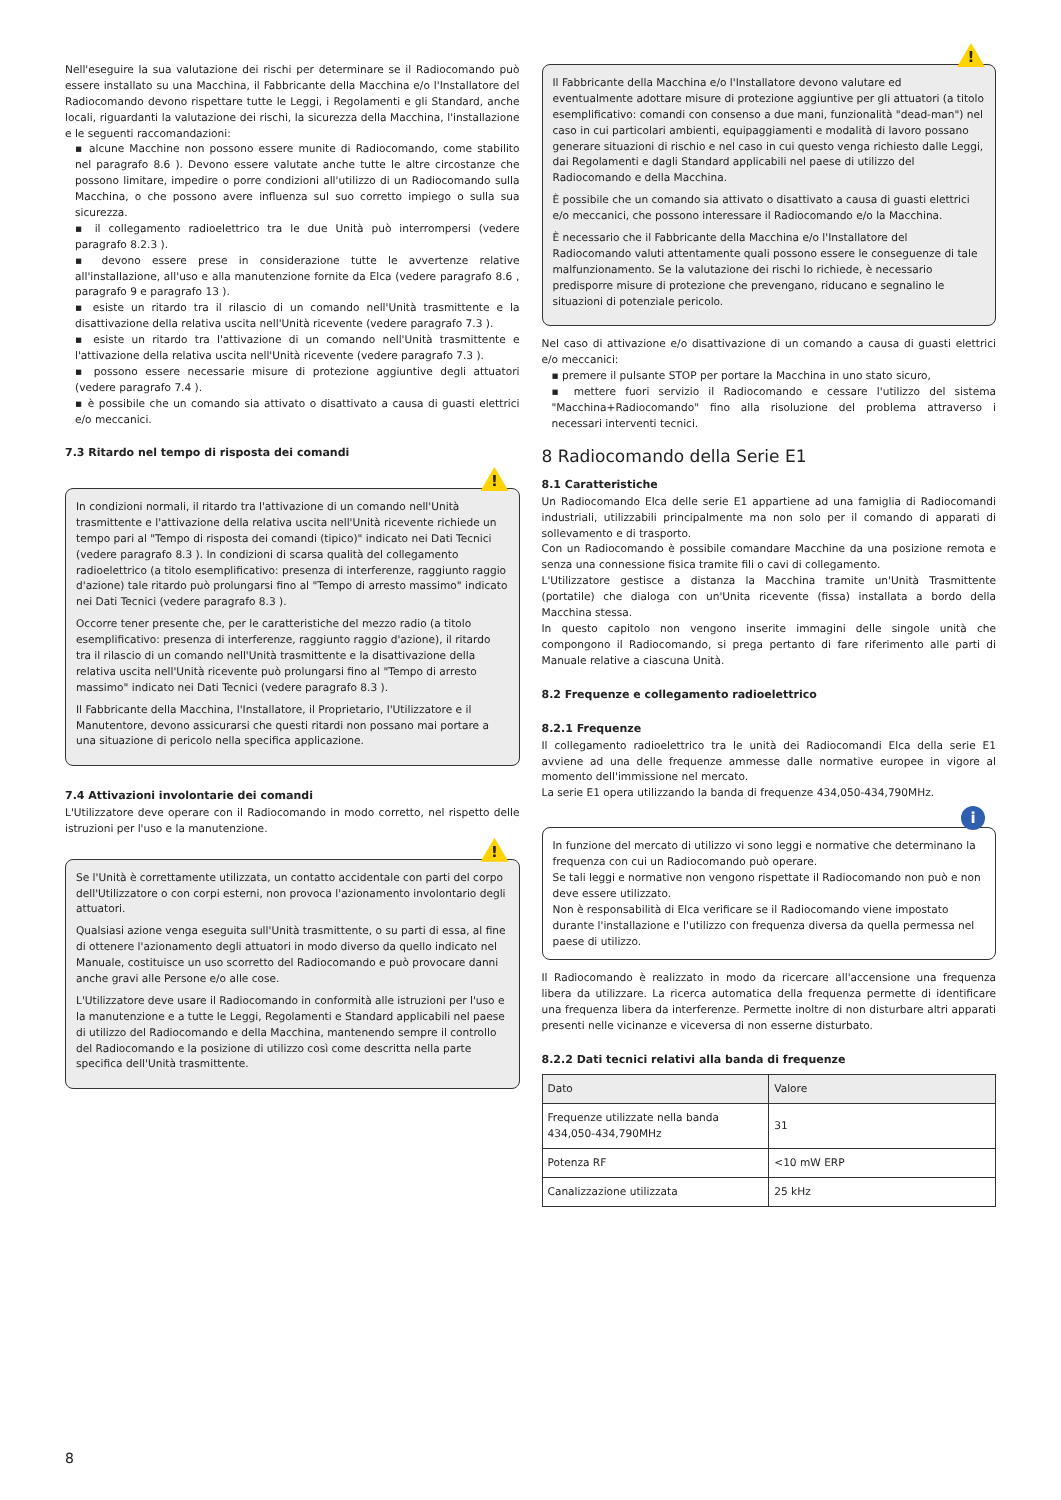Nell'eseguire la sua valutazione dei rischi per determinare se il Radiocomando può essere installato su una Macchina, il Fabbricante della Macchina e/o l'Installatore del Radiocomando devono rispettare tutte le Leggi, i Regolamenti e gli Standard, anche locali, riguardanti la valutazione dei rischi, la sicurezza della Macchina, l'installazione e le seguenti raccomandazioni:
▪ alcune Macchine non possono essere munite di Radiocomando, come stabilito nel paragrafo 8.6 ). Devono essere valutate anche tutte le altre circostanze che possono limitare, impedire o porre condizioni all'utilizzo di un Radiocomando sulla Macchina, o che possono avere influenza sul suo corretto impiego o sulla sua sicurezza.
▪ il collegamento radioelettrico tra le due Unità può interrompersi (vedere paragrafo 8.2.3 ).
▪ devono essere prese in considerazione tutte le avvertenze relative all'installazione, all'uso e alla manutenzione fornite da Elca (vedere paragrafo 8.6 , paragrafo 9 e paragrafo 13 ).
▪ esiste un ritardo tra il rilascio di un comando nell'Unità trasmittente e la disattivazione della relativa uscita nell'Unità ricevente (vedere paragrafo 7.3 ).
▪ esiste un ritardo tra l'attivazione di un comando nell'Unità trasmittente e l'attivazione della relativa uscita nell'Unità ricevente (vedere paragrafo 7.3 ).
▪ possono essere necessarie misure di protezione aggiuntive degli attuatori (vedere paragrafo 7.4 ).
▪ è possibile che un comando sia attivato o disattivato a causa di guasti elettrici e/o meccanici.
7.3 Ritardo nel tempo di risposta dei comandi
!
In condizioni normali, il ritardo tra l'attivazione di un comando nell'Unità trasmittente e l'attivazione della relativa uscita nell'Unità ricevente richiede un tempo pari al "Tempo di risposta dei comandi (tipico)" indicato nei Dati Tecnici (vedere paragrafo 8.3 ). In condizioni di scarsa qualità del collegamento radioelettrico (a titolo esemplificativo: presenza di interferenze, raggiunto raggio d'azione) tale ritardo può prolungarsi fino al "Tempo di arresto massimo" indicato nei Dati Tecnici (vedere paragrafo 8.3 ).
Occorre tener presente che, per le caratteristiche del mezzo radio (a titolo esemplificativo: presenza di interferenze, raggiunto raggio d'azione), il ritardo tra il rilascio di un comando nell'Unità trasmittente e la disattivazione della relativa uscita nell'Unità ricevente può prolungarsi fino al "Tempo di arresto massimo" indicato nei Dati Tecnici (vedere paragrafo 8.3 ).
Il Fabbricante della Macchina, l'Installatore, il Proprietario, l'Utilizzatore e il Manutentore, devono assicurarsi che questi ritardi non possano mai portare a una situazione di pericolo nella specifica applicazione.
7.4 Attivazioni involontarie dei comandi
L'Utilizzatore deve operare con il Radiocomando in modo corretto, nel rispetto delle istruzioni per l'uso e la manutenzione.
!
Se l'Unità è correttamente utilizzata, un contatto accidentale con parti del corpo dell'Utilizzatore o con corpi esterni, non provoca l'azionamento involontario degli attuatori.
Qualsiasi azione venga eseguita sull'Unità trasmittente, o su parti di essa, al fine di ottenere l'azionamento degli attuatori in modo diverso da quello indicato nel Manuale, costituisce un uso scorretto del Radiocomando e può provocare danni anche gravi alle Persone e/o alle cose.
L'Utilizzatore deve usare il Radiocomando in conformità alle istruzioni per l'uso e la manutenzione e a tutte le Leggi, Regolamenti e Standard applicabili nel paese di utilizzo del Radiocomando e della Macchina, mantenendo sempre il controllo del Radiocomando e la posizione di utilizzo così come descritta nella parte specifica dell'Unità trasmittente.
!
Il Fabbricante della Macchina e/o l'Installatore devono valutare ed eventualmente adottare misure di protezione aggiuntive per gli attuatori (a titolo esemplificativo: comandi con consenso a due mani, funzionalità "dead-man") nel caso in cui particolari ambienti, equipaggiamenti e modalità di lavoro possano generare situazioni di rischio e nel caso in cui questo venga richiesto dalle Leggi, dai Regolamenti e dagli Standard applicabili nel paese di utilizzo del Radiocomando e della Macchina.
È possibile che un comando sia attivato o disattivato a causa di guasti elettrici e/o meccanici, che possono interessare il Radiocomando e/o la Macchina.
È necessario che il Fabbricante della Macchina e/o l'Installatore del Radiocomando valuti attentamente quali possono essere le conseguenze di tale malfunzionamento. Se la valutazione dei rischi lo richiede, è necessario predisporre misure di protezione che prevengano, riducano e segnalino le situazioni di potenziale pericolo.
Nel caso di attivazione e/o disattivazione di un comando a causa di guasti elettrici e/o meccanici:
▪ premere il pulsante STOP per portare la Macchina in uno stato sicuro,
▪ mettere fuori servizio il Radiocomando e cessare l'utilizzo del sistema "Macchina+Radiocomando" fino alla risoluzione del problema attraverso i necessari interventi tecnici.
8 Radiocomando della Serie E1
8.1 Caratteristiche
Un Radiocomando Elca delle serie E1 appartiene ad una famiglia di Radiocomandi industriali, utilizzabili principalmente ma non solo per il comando di apparati di sollevamento e di trasporto.
Con un Radiocomando è possibile comandare Macchine da una posizione remota e senza una connessione fisica tramite fili o cavi di collegamento.
L'Utilizzatore gestisce a distanza la Macchina tramite un'Unità Trasmittente (portatile) che dialoga con un'Unita ricevente (fissa) installata a bordo della Macchina stessa.
In questo capitolo non vengono inserite immagini delle singole unità che compongono il Radiocomando, si prega pertanto di fare riferimento alle parti di Manuale relative a ciascuna Unità.
8.2 Frequenze e collegamento radioelettrico
8.2.1 Frequenze
Il collegamento radioelettrico tra le unità dei Radiocomandi Elca della serie E1 avviene ad una delle frequenze ammesse dalle normative europee in vigore al momento dell'immissione nel mercato.
La serie E1 opera utilizzando la banda di frequenze 434,050-434,790MHz.
i
In funzione del mercato di utilizzo vi sono leggi e normative che determinano la frequenza con cui un Radiocomando può operare.
Se tali leggi e normative non vengono rispettate il Radiocomando non può e non deve essere utilizzato.
Non è responsabilità di Elca verificare se il Radiocomando viene impostato durante l'installazione e l'utilizzo con frequenza diversa da quella permessa nel paese di utilizzo.
Il Radiocomando è realizzato in modo da ricercare all'accensione una frequenza libera da utilizzare. La ricerca automatica della frequenza permette di identificare una frequenza libera da interferenze. Permette inoltre di non disturbare altri apparati presenti nelle vicinanze e viceversa di non esserne disturbato.
8.2.2 Dati tecnici relativi alla banda di frequenze
| Dato | Valore |
| --- | --- |
| Frequenze utilizzate nella banda 434,050-434,790MHz | 31 |
| Potenza RF | <10 mW ERP |
| Canalizzazione utilizzata | 25 kHz |
8